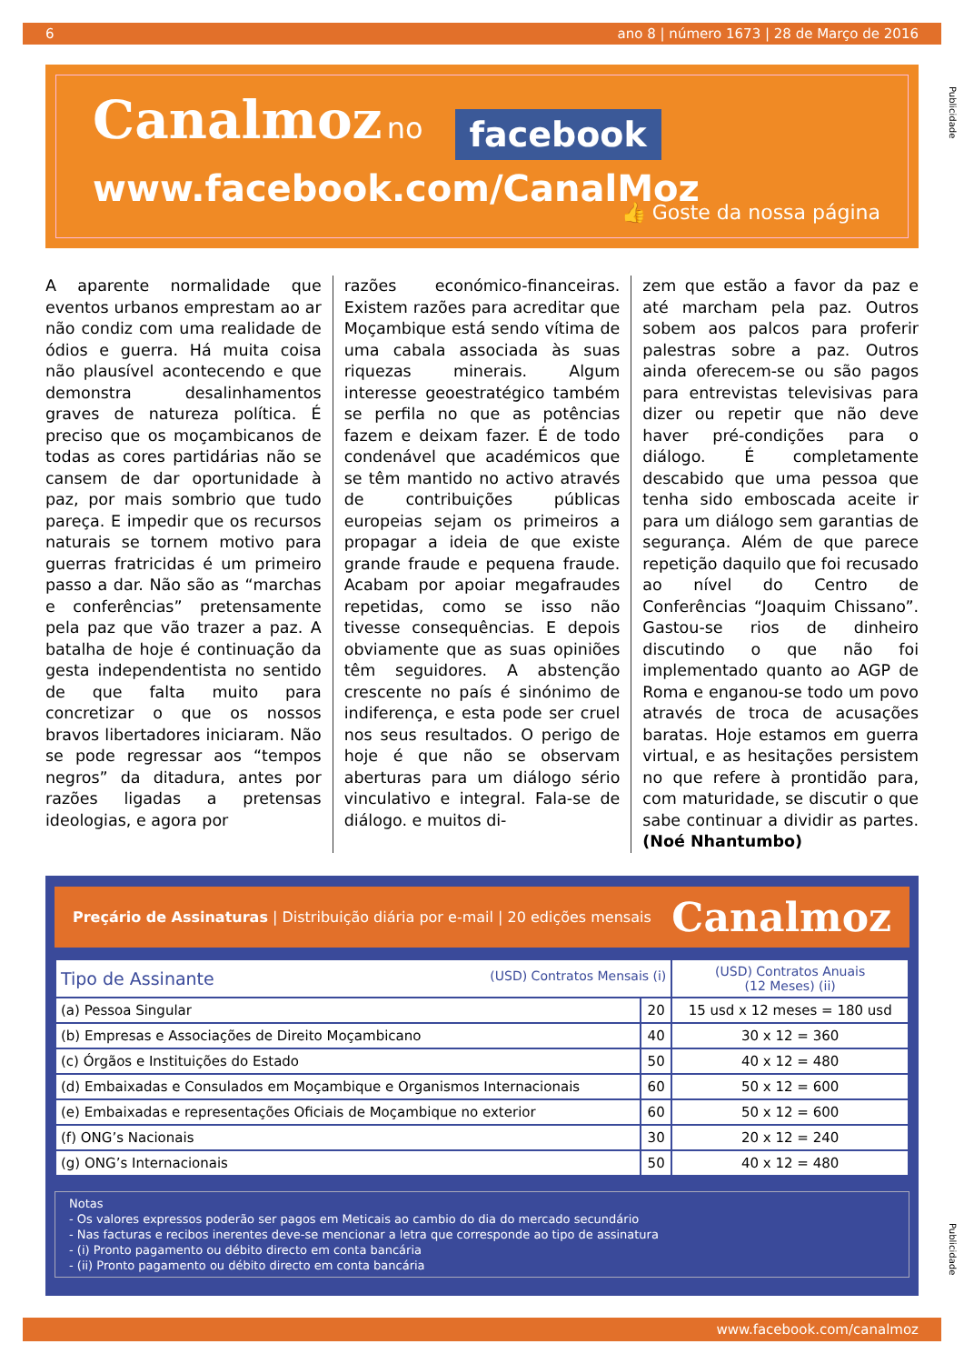6 ano 8 | número 1673 | 28 de Março de 2016
Publicidade
Canalmoz no facebook
www.facebook.com/CanalMoz
👍 Goste da nossa página
A aparente normalidade que eventos urbanos emprestam ao ar não condiz com uma realidade de ódios e guerra. Há muita coisa não plausível acontecendo e que demonstra desalinhamentos graves de natureza política. É preciso que os moçambicanos de todas as cores partidárias não se cansem de dar oportunidade à paz, por mais sombrio que tudo pareça. E impedir que os recursos naturais se tornem motivo para guerras fratricidas é um primeiro passo a dar. Não são as “marchas e conferências” pretensamente pela paz que vão trazer a paz. A batalha de hoje é continuação da gesta independentista no sentido de que falta muito para concretizar o que os nossos bravos libertadores iniciaram. Não se pode regressar aos “tempos negros” da ditadura, antes por razões ligadas a pretensas ideologias, e agora por
razões económico-financeiras. Existem razões para acreditar que Moçambique está sendo vítima de uma cabala associada às suas riquezas minerais. Algum interesse geoestratégico também se perfila no que as potências fazem e deixam fazer. É de todo condenável que académicos que se têm mantido no activo através de contribuições públicas europeias sejam os primeiros a propagar a ideia de que existe grande fraude e pequena fraude. Acabam por apoiar megafraudes repetidas, como se isso não tivesse consequências. E depois obviamente que as suas opiniões têm seguidores. A abstenção crescente no país é sinónimo de indiferença, e esta pode ser cruel nos seus resultados. O perigo de hoje é que não se observam aberturas para um diálogo sério vinculativo e integral. Fala-se de diálogo. e muitos di-
zem que estão a favor da paz e até marcham pela paz. Outros sobem aos palcos para proferir palestras sobre a paz. Outros ainda oferecem-se ou são pagos para entrevistas televisivas para dizer ou repetir que não deve haver pré-condições para o diálogo. É completamente descabido que uma pessoa que tenha sido emboscada aceite ir para um diálogo sem garantias de segurança. Além de que parece repetição daquilo que foi recusado ao nível do Centro de Conferências “Joaquim Chissano”. Gastou-se rios de dinheiro discutindo o que não foi implementado quanto ao AGP de Roma e enganou-se todo um povo através de troca de acusações baratas. Hoje estamos em guerra virtual, e as hesitações persistem no que refere à prontidão para, com maturidade, se discutir o que sabe continuar a dividir as partes. (Noé Nhantumbo)
Preçário de Assinaturas | Distribuição diária por e-mail | 20 edições mensais Canalmoz
| Tipo de Assinante (USD) Contratos Mensais (i) | | (USD) Contratos Anuais (12 Meses) (ii) |
| --- | --- | --- |
| (a) Pessoa Singular | 20 | 15 usd x 12 meses = 180 usd |
| (b) Empresas e Associações de Direito Moçambicano | 40 | 30 x 12 = 360 |
| (c) Órgãos e Instituições do Estado | 50 | 40 x 12 = 480 |
| (d) Embaixadas e Consulados em Moçambique e Organismos Internacionais | 60 | 50 x 12 = 600 |
| (e) Embaixadas e representações Oficiais de Moçambique no exterior | 60 | 50 x 12 = 600 |
| (f) ONG’s Nacionais | 30 | 20 x 12 = 240 |
| (g) ONG’s Internacionais | 50 | 40 x 12 = 480 |
Notas
- Os valores expressos poderão ser pagos em Meticais ao cambio do dia do mercado secundário
- Nas facturas e recibos inerentes deve-se mencionar a letra que corresponde ao tipo de assinatura
- (i) Pronto pagamento ou débito directo em conta bancária
- (ii) Pronto pagamento ou débito directo em conta bancária
Publicidade
www.facebook.com/canalmoz